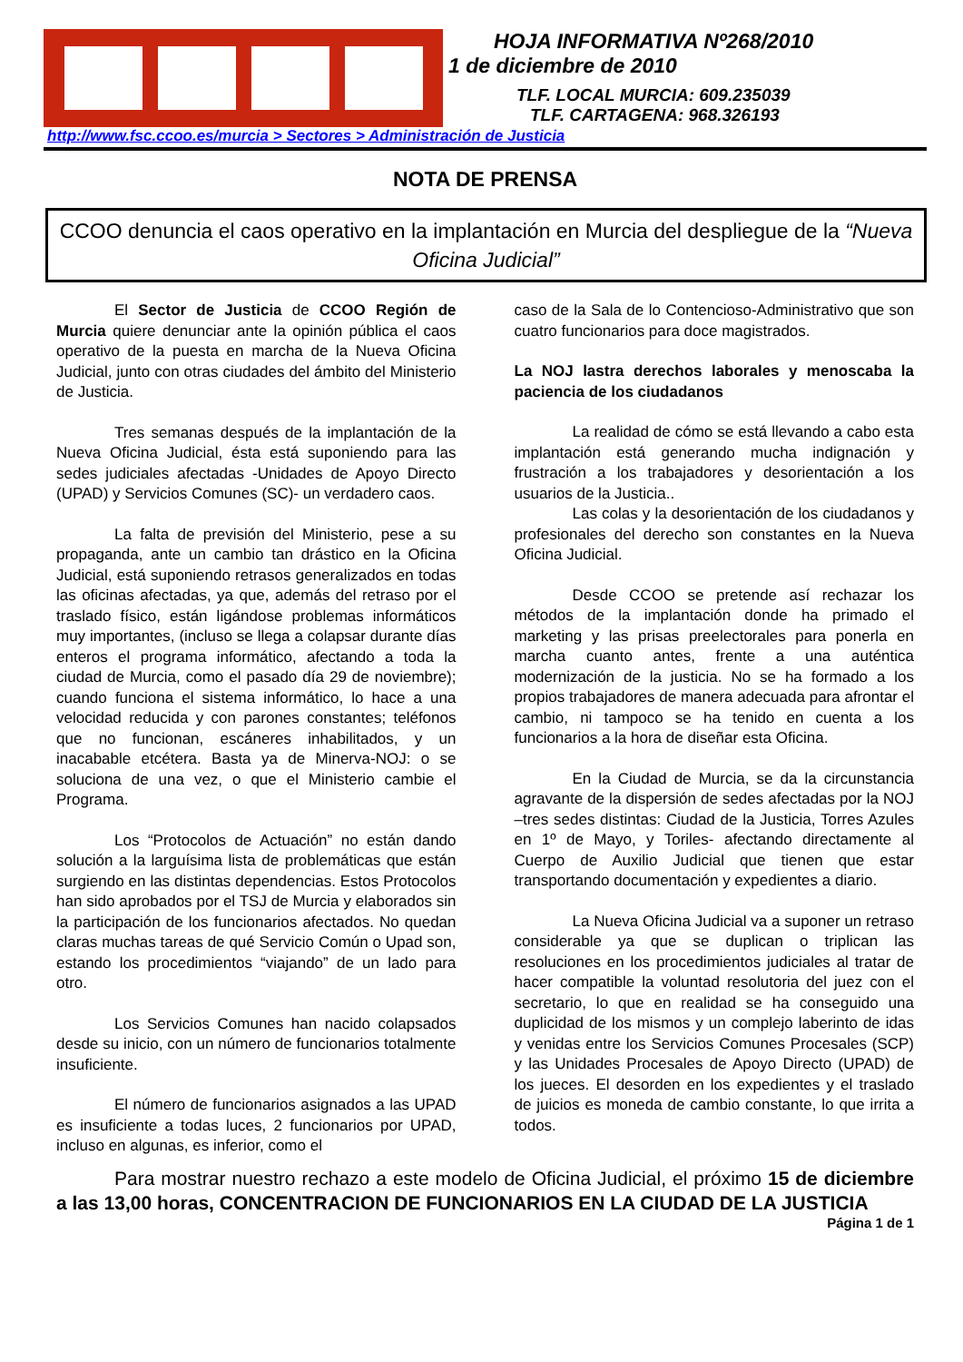HOJA INFORMATIVA Nº268/2010
1 de diciembre de 2010
TLF. LOCAL MURCIA: 609.235039
TLF. CARTAGENA: 968.326193
http://www.fsc.ccoo.es/murcia > Sectores > Administración de Justicia
NOTA DE PRENSA
CCOO denuncia el caos operativo en la implantación en Murcia del despliegue de la “Nueva Oficina Judicial”
El Sector de Justicia de CCOO Región de Murcia quiere denunciar ante la opinión pública el caos operativo de la puesta en marcha de la Nueva Oficina Judicial, junto con otras ciudades del ámbito del Ministerio de Justicia.
Tres semanas después de la implantación de la Nueva Oficina Judicial, ésta está suponiendo para las sedes judiciales afectadas -Unidades de Apoyo Directo (UPAD) y Servicios Comunes (SC)- un verdadero caos.
La falta de previsión del Ministerio, pese a su propaganda, ante un cambio tan drástico en la Oficina Judicial, está suponiendo retrasos generalizados en todas las oficinas afectadas, ya que, además del retraso por el traslado físico, están ligándose problemas informáticos muy importantes, (incluso se llega a colapsar durante días enteros el programa informático, afectando a toda la ciudad de Murcia, como el pasado día 29 de noviembre); cuando funciona el sistema informático, lo hace a una velocidad reducida y con parones constantes; teléfonos que no funcionan, escáneres inhabilitados, y un inacabable etcétera. Basta ya de Minerva-NOJ: o se soluciona de una vez, o que el Ministerio cambie el Programa.
Los “Protocolos de Actuación” no están dando solución a la larguísima lista de problemáticas que están surgiendo en las distintas dependencias. Estos Protocolos han sido aprobados por el TSJ de Murcia y elaborados sin la participación de los funcionarios afectados. No quedan claras muchas tareas de qué Servicio Común o Upad son, estando los procedimientos “viajando” de un lado para otro.
Los Servicios Comunes han nacido colapsados desde su inicio, con un número de funcionarios totalmente insuficiente.
El número de funcionarios asignados a las UPAD es insuficiente a todas luces, 2 funcionarios por UPAD, incluso en algunas, es inferior, como el
caso de la Sala de lo Contencioso-Administrativo que son cuatro funcionarios para doce magistrados.
La NOJ lastra derechos laborales y menoscaba la paciencia de los ciudadanos
La realidad de cómo se está llevando a cabo esta implantación está generando mucha indignación y frustración a los trabajadores y desorientación a los usuarios de la Justicia..
Las colas y la desorientación de los ciudadanos y profesionales del derecho son constantes en la Nueva Oficina Judicial.
Desde CCOO se pretende así rechazar los métodos de la implantación donde ha primado el marketing y las prisas preelectorales para ponerla en marcha cuanto antes, frente a una auténtica modernización de la justicia. No se ha formado a los propios trabajadores de manera adecuada para afrontar el cambio, ni tampoco se ha tenido en cuenta a los funcionarios a la hora de diseñar esta Oficina.
En la Ciudad de Murcia, se da la circunstancia agravante de la dispersión de sedes afectadas por la NOJ –tres sedes distintas: Ciudad de la Justicia, Torres Azules en 1º de Mayo, y Toriles- afectando directamente al Cuerpo de Auxilio Judicial que tienen que estar transportando documentación y expedientes a diario.
La Nueva Oficina Judicial va a suponer un retraso considerable ya que se duplican o triplican las resoluciones en los procedimientos judiciales al tratar de hacer compatible la voluntad resolutoria del juez con el secretario, lo que en realidad se ha conseguido una duplicidad de los mismos y un complejo laberinto de idas y venidas entre los Servicios Comunes Procesales (SCP) y las Unidades Procesales de Apoyo Directo (UPAD) de los jueces. El desorden en los expedientes y el traslado de juicios es moneda de cambio constante, lo que irrita a todos.
Para mostrar nuestro rechazo a este modelo de Oficina Judicial, el próximo 15 de diciembre a las 13,00 horas, CONCENTRACION DE FUNCIONARIOS EN LA CIUDAD DE LA JUSTICIA
Página 1 de 1